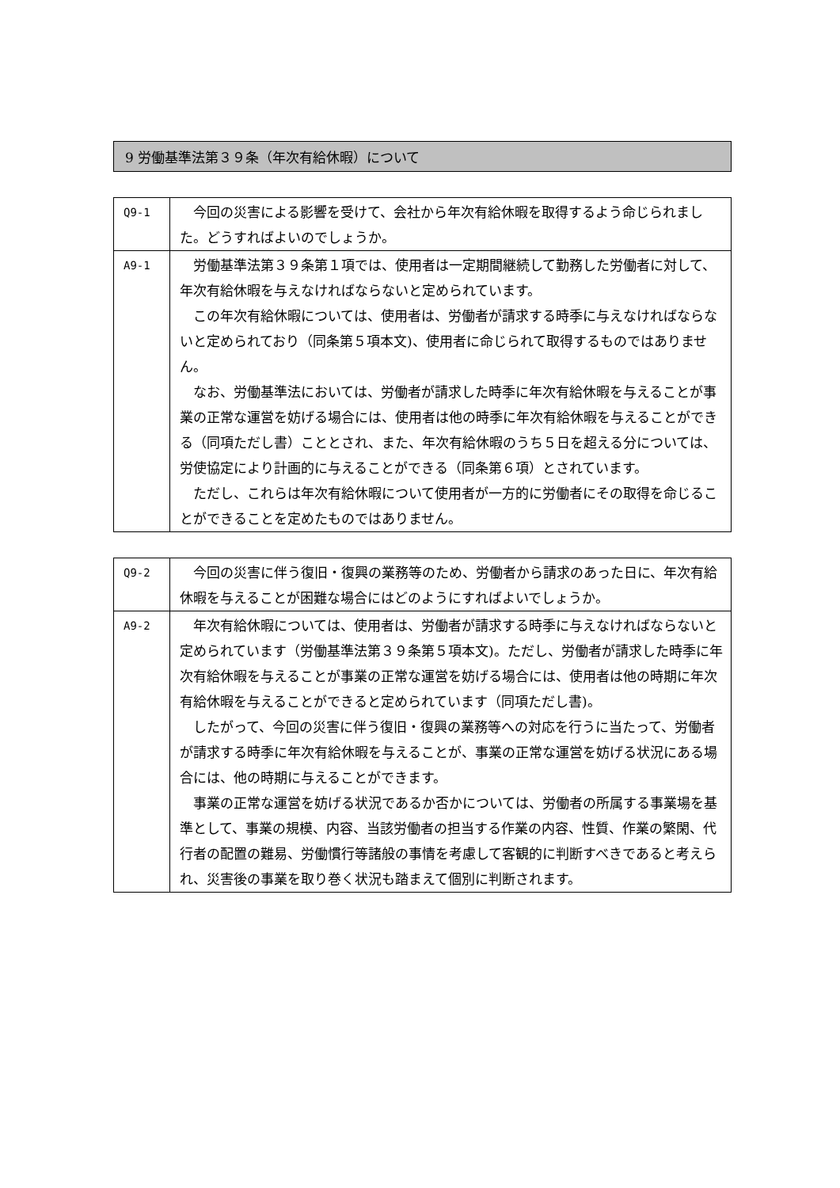9 労働基準法第３９条（年次有給休暇）について
| Q9-1 | 今回の災害による影響を受けて、会社から年次有給休暇を取得するよう命じられました。どうすればよいのでしょうか。 |
| A9-1 | 労働基準法第３９条第１項では、使用者は一定期間継続して勤務した労働者に対して、年次有給休暇を与えなければならないと定められています。 この年次有給休暇については、使用者は、労働者が請求する時季に与えなければならないと定められており（同条第５項本文)、使用者に命じられて取得するものではありません。 なお、労働基準法においては、労働者が請求した時季に年次有給休暇を与えることが事業の正常な運営を妨げる場合には、使用者は他の時季に年次有給休暇を与えることができる（同項ただし書）こととされ、また、年次有給休暇のうち５日を超える分については、労使協定により計画的に与えることができる（同条第６項）とされています。 ただし、これらは年次有給休暇について使用者が一方的に労働者にその取得を命じることができることを定めたものではありません。 |
| Q9-2 | 今回の災害に伴う復旧・復興の業務等のため、労働者から請求のあった日に、年次有給休暇を与えることが困難な場合にはどのようにすればよいでしょうか。 |
| A9-2 | 年次有給休暇については、使用者は、労働者が請求する時季に与えなければならないと定められています（労働基準法第３９条第５項本文)。ただし、労働者が請求した時季に年次有給休暇を与えることが事業の正常な運営を妨げる場合には、使用者は他の時期に年次有給休暇を与えることができると定められています（同項ただし書)。 したがって、今回の災害に伴う復旧・復興の業務等への対応を行うに当たって、労働者が請求する時季に年次有給休暇を与えることが、事業の正常な運営を妨げる状況にある場合には、他の時期に与えることができます。 事業の正常な運営を妨げる状況であるか否かについては、労働者の所属する事業場を基準として、事業の規模、内容、当該労働者の担当する作業の内容、性質、作業の繁閑、代行者の配置の難易、労働慣行等諸般の事情を考慮して客観的に判断すべきであると考えられ、災害後の事業を取り巻く状況も踏まえて個別に判断されます。 |